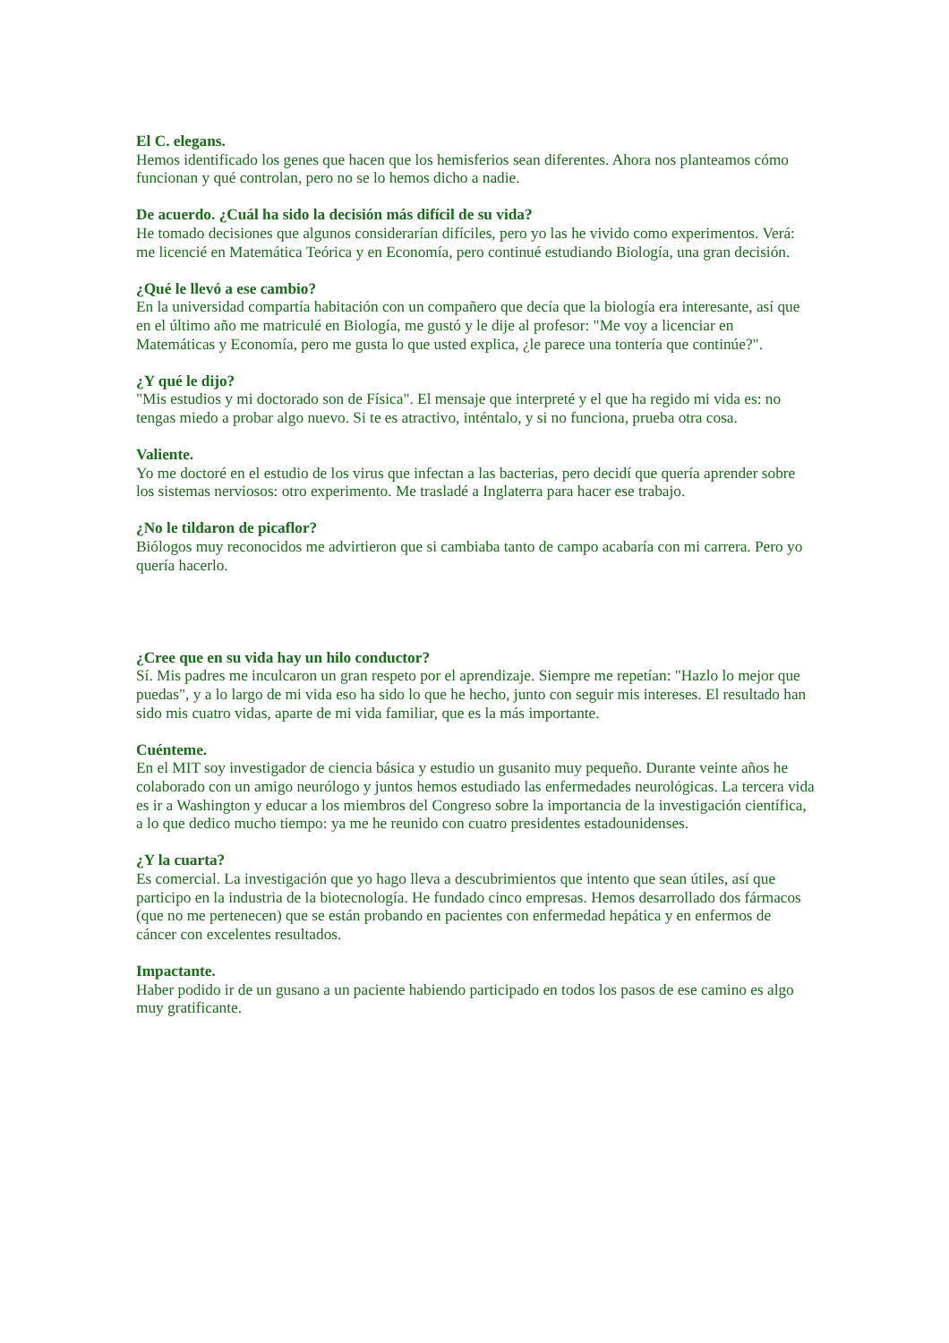El C. elegans.
Hemos identificado los genes que hacen que los hemisferios sean diferentes. Ahora nos planteamos cómo funcionan y qué controlan, pero no se lo hemos dicho a nadie.
De acuerdo. ¿Cuál ha sido la decisión más difícil de su vida?
He tomado decisiones que algunos considerarían difíciles, pero yo las he vivido como experimentos. Verá: me licencié en Matemática Teórica y en Economía, pero continué estudiando Biología, una gran decisión.
¿Qué le llevó a ese cambio?
En la universidad compartía habitación con un compañero que decía que la biología era interesante, así que en el último año me matriculé en Biología, me gustó y le dije al profesor: "Me voy a licenciar en Matemáticas y Economía, pero me gusta lo que usted explica, ¿le parece una tontería que continúe?".
¿Y qué le dijo?
"Mis estudios y mi doctorado son de Física". El mensaje que interpreté y el que ha regido mi vida es: no tengas miedo a probar algo nuevo. Si te es atractivo, inténtalo, y si no funciona, prueba otra cosa.
Valiente.
Yo me doctoré en el estudio de los virus que infectan a las bacterias, pero decidí que quería aprender sobre los sistemas nerviosos: otro experimento. Me trasladé a Inglaterra para hacer ese trabajo.
¿No le tildaron de picaflor?
Biólogos muy reconocidos me advirtieron que si cambiaba tanto de campo acabaría con mi carrera. Pero yo quería hacerlo.
¿Cree que en su vida hay un hilo conductor?
Sí. Mis padres me inculcaron un gran respeto por el aprendizaje. Siempre me repetían: "Hazlo lo mejor que puedas", y a lo largo de mi vida eso ha sido lo que he hecho, junto con seguir mis intereses. El resultado han sido mis cuatro vidas, aparte de mi vida familiar, que es la más importante.
Cuénteme.
En el MIT soy investigador de ciencia básica y estudio un gusanito muy pequeño. Durante veinte años he colaborado con un amigo neurólogo y juntos hemos estudiado las enfermedades neurológicas. La tercera vida es ir a Washington y educar a los miembros del Congreso sobre la importancia de la investigación científica, a lo que dedico mucho tiempo: ya me he reunido con cuatro presidentes estadounidenses.
¿Y la cuarta?
Es comercial. La investigación que yo hago lleva a descubrimientos que intento que sean útiles, así que participo en la industria de la biotecnología. He fundado cinco empresas. Hemos desarrollado dos fármacos (que no me pertenecen) que se están probando en pacientes con enfermedad hepática y en enfermos de cáncer con excelentes resultados.
Impactante.
Haber podido ir de un gusano a un paciente habiendo participado en todos los pasos de ese camino es algo muy gratificante.